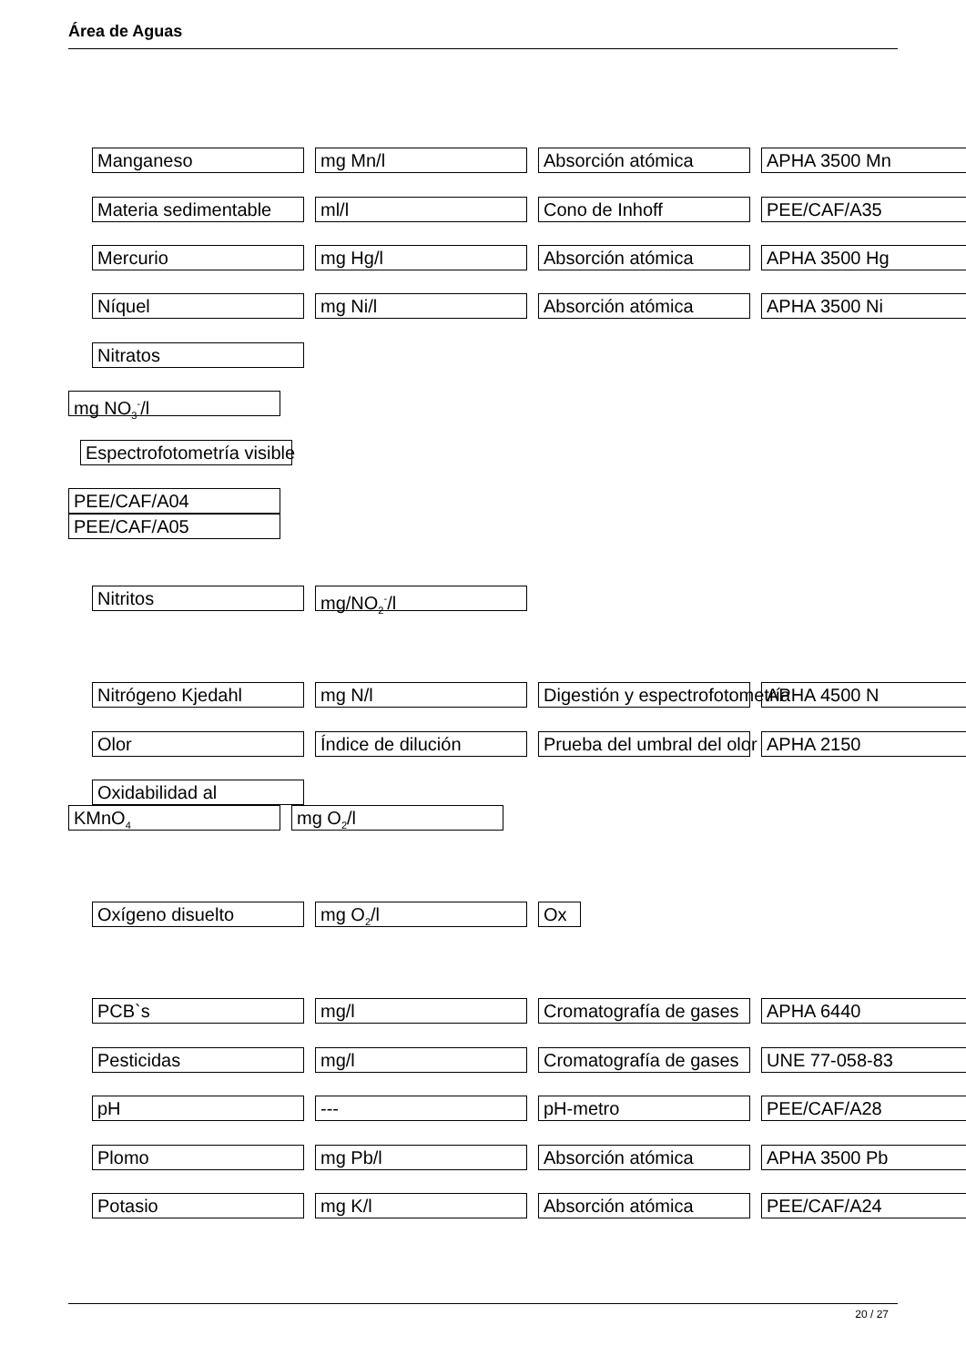Área de Aguas
Manganeso mg Mn/l Absorción atómica APHA 3500 Mn
Materia sedimentable ml/l Cono de Inhoff PEE/CAF/A35
Mercurio mg Hg/l Absorción atómica APHA 3500 Hg
Níquel mg Ni/l Absorción atómica APHA 3500 Ni
Nitratos
mg NO<sub>3</sub><sup>-</sup>/l
Espectrofotometría visible
PEE/CAF/A04
PEE/CAF/A05
Nitritos mg/NO<sub>2</sub><sup>-</sup>/l
Nitrógeno Kjedahl mg N/l Digestión y espectrofotometría APHA 4500 N
Olor Índice de dilución Prueba del umbral del olor APHA 2150
Oxidabilidad al
KMnO<sub>4</sub>
mg O<sub>2</sub>/l
Oxígeno disuelto mg O<sub>2</sub>/l Ox
PCB`s mg/l Cromatografía de gases APHA 6440
Pesticidas mg/l Cromatografía de gases UNE 77-058-83
pH --- pH-metro PEE/CAF/A28
Plomo mg Pb/l Absorción atómica APHA 3500 Pb
Potasio mg K/l Absorción atómica PEE/CAF/A24
20 / 27